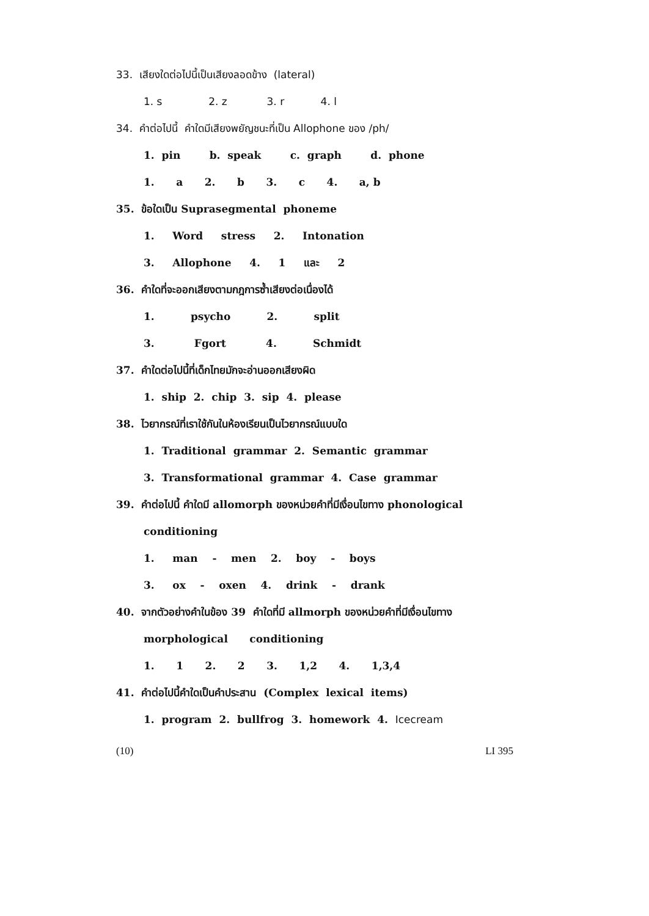33. เสียงใดต่อไปนี้เป็นเสียงลอดข้าง (lateral)
1. s 2. z 3. r 4. l
34. คำต่อไปนี้ คำใดมีเสียงพยัญชนะที่เป็น Allophone ของ /ph/
1. pin b. speak c. graph d. phone
1. a 2. b 3. c 4. a, b
35. ข้อใดเป็น Suprasegmental phoneme
1. Word stress 2. Intonation
3. Allophone 4. 1 และ 2
36. คำใดที่จะออกเสียงตามกฎการซ้ำเสียงต่อเนื่องได้
1. psycho 2. split
3. Fgort 4. Schmidt
37. คำใดต่อไปนี้ที่เด็กไทยมักจะอ่านออกเสียงผิด
1. ship 2. chip 3. sip 4. please
38. ไวยากรณ์ที่เราใช้กันในห้องเรียนเป็นไวยากรณ์แบบใด
1. Traditional grammar 2. Semantic grammar
3. Transformational grammar 4. Case grammar
39. คำต่อไปนี้ คำใดมี allomorph ของหน่วยคำที่มีเงื่อนไขทาง phonological
conditioning
1. man - men 2. boy - boys
3. ox - oxen 4. drink - drank
40. จากตัวอย่างคำในข้อง 39 คำใดที่มี allmorph ของหน่วยคำที่มีเงื่อนไขทาง
morphological conditioning
1. 1 2. 2 3. 1,2 4. 1,3,4
41. คำต่อไปนี้คำใดเป็นคำประสาน (Complex lexical items)
1. program 2. bullfrog 3. homework 4. Icecream
(10) LI 395